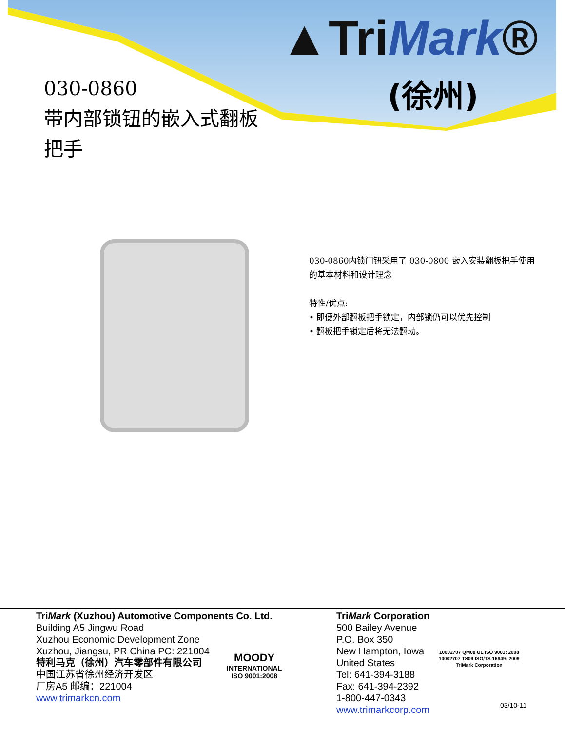▲TriMark®
(徐州)
030-0860
带内部锁钮的嵌入式翻板
把手
030-0860内锁门钮采用了 030-0800 嵌入安装翻板把手使用的基本材料和设计理念
特性/优点:
• 即便外部翻板把手锁定，内部锁仍可以优先控制
• 翻板把手锁定后将无法翻动。
TriMark (Xuzhou) Automotive Components Co. Ltd.
Building A5 Jingwu Road
Xuzhou Economic Development Zone
Xuzhou, Jiangsu, PR China PC: 221004
特利马克（徐州）汽车零部件有限公司
中国江苏省徐州经济开发区
厂房A5 邮编：221004
www.trimarkcn.com
MOODY
INTERNATIONAL
ISO 9001:2008
TriMark Corporation
500 Bailey Avenue
P.O. Box 350
New Hampton, Iowa
United States
Tel: 641-394-3188
Fax: 641-394-2392
1-800-447-0343
www.trimarkcorp.com
10002707 QM08 UL ISO 9001: 2008
10002707 TS09 ISO/TS 16949: 2009
TriMark Corporation
03/10-11